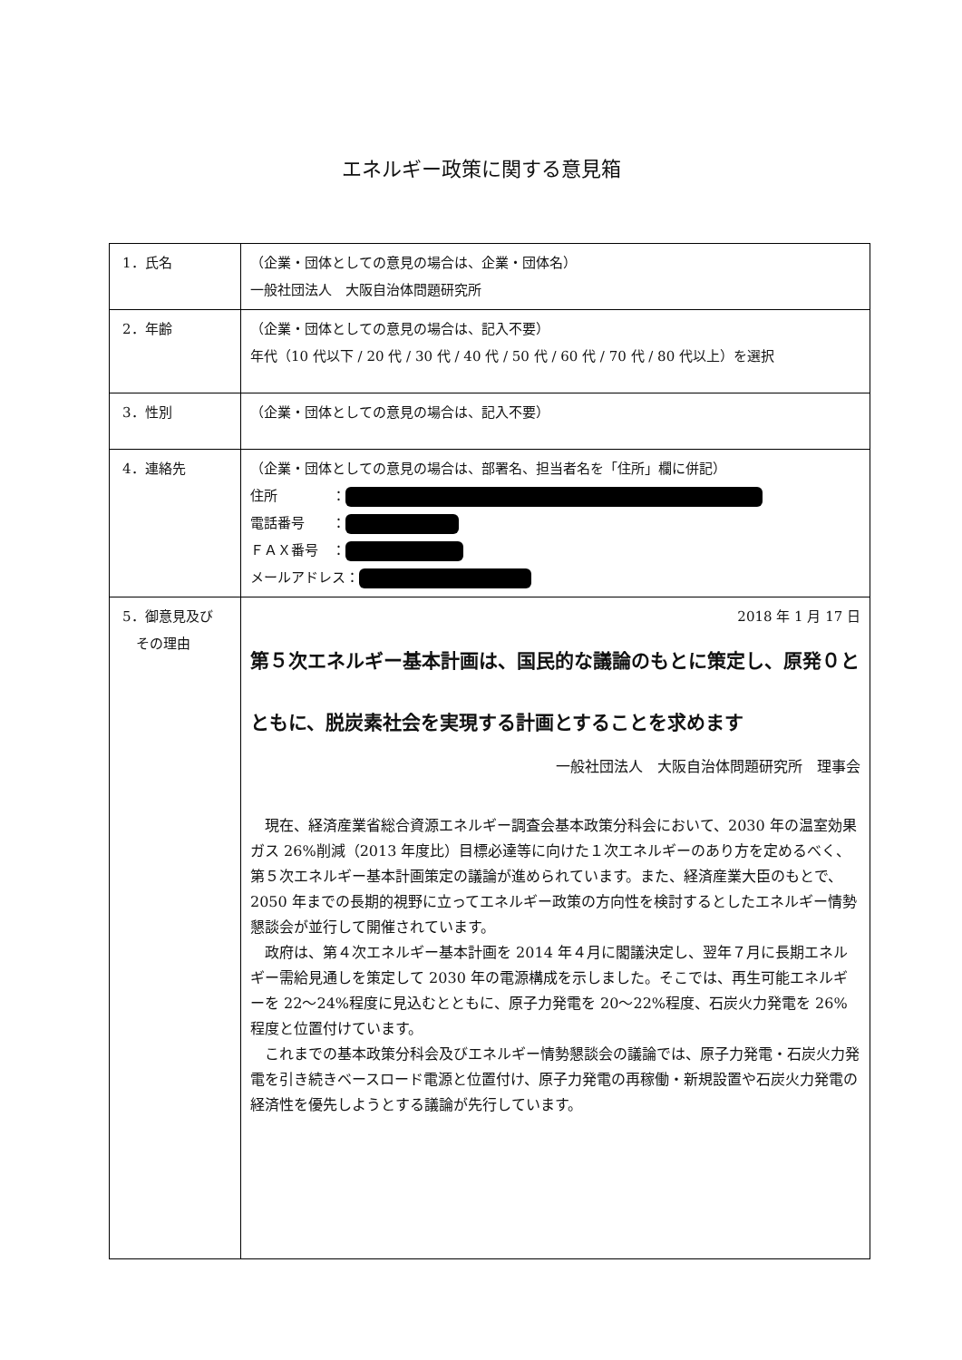エネルギー政策に関する意見箱
| 1．氏名 | （企業・団体としての意見の場合は、企業・団体名） 一般社団法人 大阪自治体問題研究所 |
| 2．年齢 | （企業・団体としての意見の場合は、記入不要） 年代（10 代以下 / 20 代 / 30 代 / 40 代 / 50 代 / 60 代 / 70 代 / 80 代以上）を選択 |
| 3．性別 | （企業・団体としての意見の場合は、記入不要） |
| 4．連絡先 | （企業・団体としての意見の場合は、部署名、担当者名を「住所」欄に併記） 住所 ： 電話番号 ： ＦＡＸ番号 ： メールアドレス： |
| 5．御意見及び その理由 | 2018 年 1 月 17 日 第５次エネルギー基本計画は、国民的な議論のもとに策定し、原発０とともに、脱炭素社会を実現する計画とすることを求めます 一般社団法人 大阪自治体問題研究所 理事会 現在、経済産業省総合資源エネルギー調査会基本政策分科会において、2030 年の温室効果ガス 26%削減（2013 年度比）目標必達等に向けた１次エネルギーのあり方を定めるべく、第５次エネルギー基本計画策定の議論が進められています。また、経済産業大臣のもとで、2050 年までの長期的視野に立ってエネルギー政策の方向性を検討するとしたエネルギー情勢懇談会が並行して開催されています。 政府は、第４次エネルギー基本計画を 2014 年４月に閣議決定し、翌年７月に長期エネルギー需給見通しを策定して 2030 年の電源構成を示しました。そこでは、再生可能エネルギーを 22～24%程度に見込むとともに、原子力発電を 20～22%程度、石炭火力発電を 26%程度と位置付けています。 これまでの基本政策分科会及びエネルギー情勢懇談会の議論では、原子力発電・石炭火力発電を引き続きベースロード電源と位置付け、原子力発電の再稼働・新規設置や石炭火力発電の経済性を優先しようとする議論が先行しています。 |